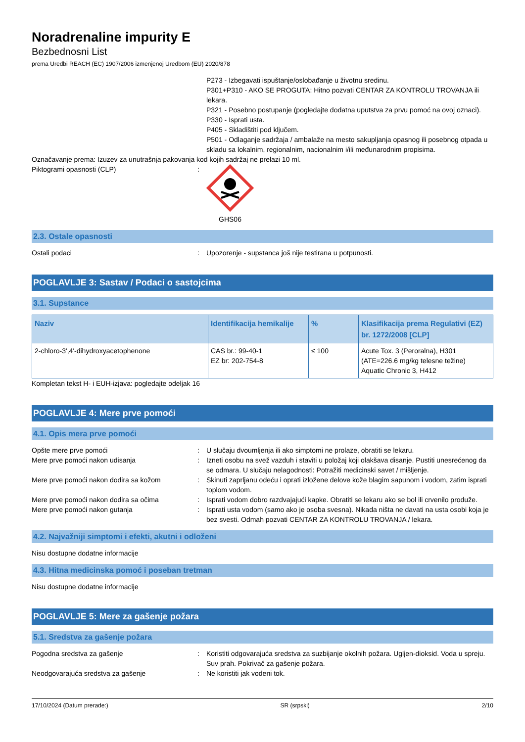Noradrenaline impurity E
Bezbednosni List
prema Uredbi REACH (EC) 1907/2006 izmenjenoj Uredbom (EU) 2020/878
P273 - Izbegavati ispuštanje/oslobađanje u životnu sredinu.
P301+P310 - AKO SE PROGUTA: Hitno pozvati CENTAR ZA KONTROLU TROVANJA ili lekara.
P321 - Posebno postupanje (pogledajte dodatna uputstva za prvu pomoć na ovoj oznaci).
P330 - Isprati usta.
P405 - Skladištiti pod ključem.
P501 - Odlaganje sadržaja / ambalaže na mesto sakupljanja opasnog ili posebnog otpada u skladu sa lokalnim, regionalnim, nacionalnim i/ili međunarodnim propisima.
Označavanje prema: Izuzev za unutrašnja pakovanja kod kojih sadržaj ne prelazi 10 ml.
Piktogrami opasnosti (CLP) : GHS06
2.3. Ostale opasnosti
Ostali podaci : Upozorenje - supstanca još nije testirana u potpunosti.
POGLAVLJE 3: Sastav / Podaci o sastojcima
3.1. Supstance
| Naziv | Identifikacija hemikalije | % | Klasifikacija prema Regulativi (EZ) br. 1272/2008 [CLP] |
| --- | --- | --- | --- |
| 2-chloro-3',4'-dihydroxyacetophenone | CAS br.: 99-40-1 EZ br: 202-754-8 | ≤ 100 | Acute Tox. 3 (Peroralna), H301 (ATE=226.6 mg/kg telesne težine) Aquatic Chronic 3, H412 |
Kompletan tekst H- i EUH-izjava: pogledajte odeljak 16
POGLAVLJE 4: Mere prve pomoći
4.1. Opis mera prve pomoći
Opšte mere prve pomoći : U slučaju dvoumljenja ili ako simptomi ne prolaze, obratiti se lekaru.
Mere prve pomoći nakon udisanja : Izneti osobu na svež vazduh i staviti u položaj koji olakšava disanje. Pustiti unesrećenog da se odmara. U slučaju nelagodnosti: Potražiti medicinski savet / mišljenje.
Mere prve pomoći nakon dodira sa kožom : Skinuti zaprljanu odeću i oprati izložene delove kože blagim sapunom i vodom, zatim isprati toplom vodom.
Mere prve pomoći nakon dodira sa očima : Isprati vodom dobro razdvajajući kapke. Obratiti se lekaru ako se bol ili crvenilo produže.
Mere prve pomoći nakon gutanja : Isprati usta vodom (samo ako je osoba svesna). Nikada ništa ne davati na usta osobi koja je bez svesti. Odmah pozvati CENTAR ZA KONTROLU TROVANJA / lekara.
4.2. Najvažniji simptomi i efekti, akutni i odloženi
Nisu dostupne dodatne informacije
4.3. Hitna medicinska pomoć i poseban tretman
Nisu dostupne dodatne informacije
POGLAVLJE 5: Mere za gašenje požara
5.1. Sredstva za gašenje požara
Pogodna sredstva za gašenje : Koristiti odgovarajuća sredstva za suzbijanje okolnih požara. Ugljen-dioksid. Voda u spreju. Suv prah. Pokrivač za gašenje požara.
Neodgovarajuća sredstva za gašenje : Ne koristiti jak vodeni tok.
17/10/2024 (Datum prerade:) SR (srpski) 2/10